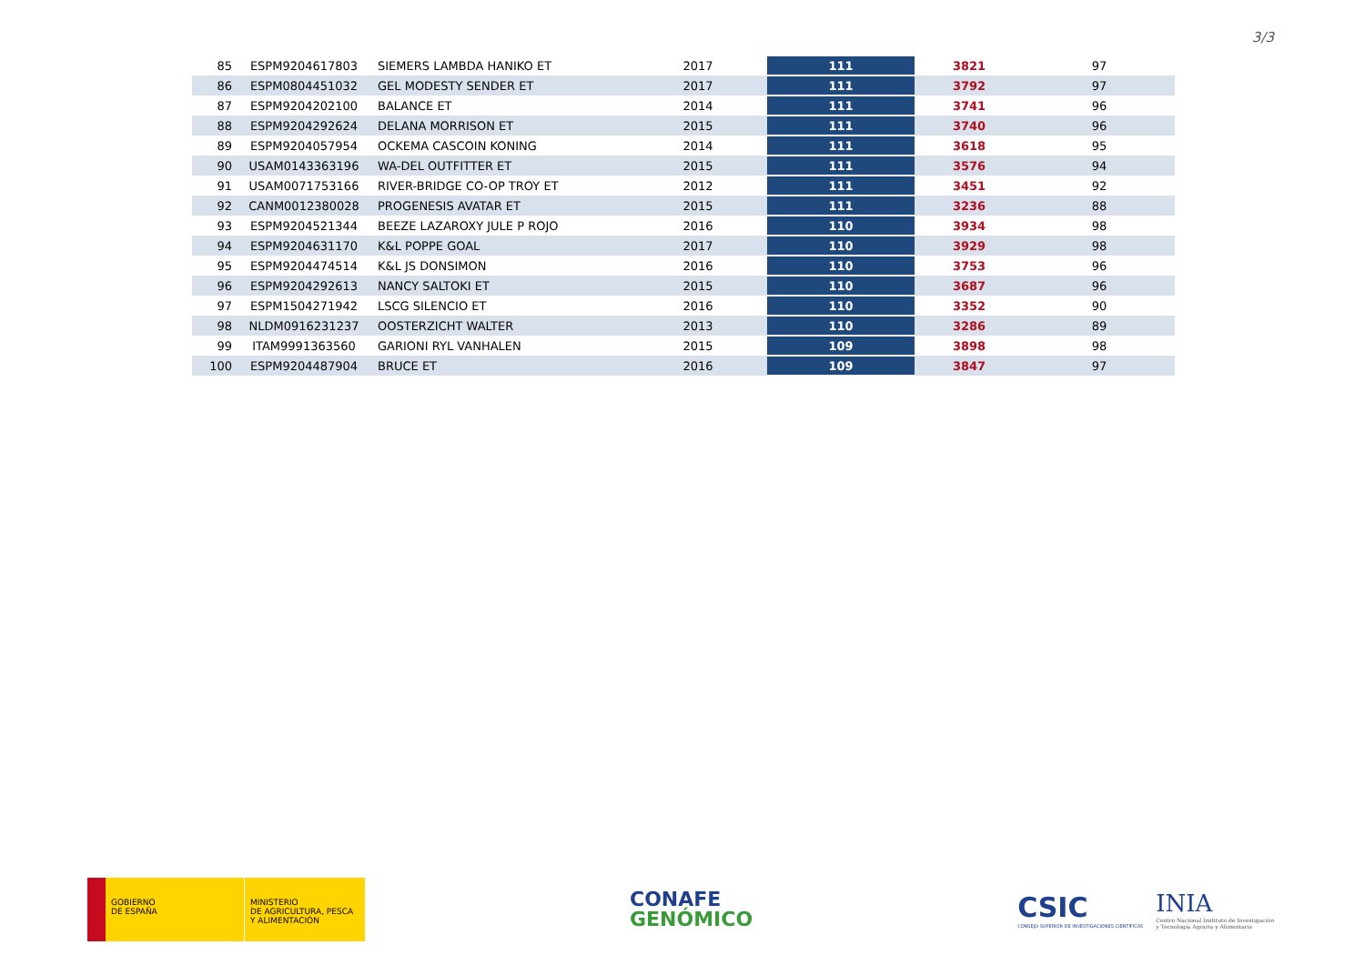3/3
| 85 | ESPM9204617803 | SIEMERS LAMBDA HANIKO ET | 2017 | 111 | 3821 | 97 |
| 86 | ESPM0804451032 | GEL MODESTY SENDER ET | 2017 | 111 | 3792 | 97 |
| 87 | ESPM9204202100 | BALANCE ET | 2014 | 111 | 3741 | 96 |
| 88 | ESPM9204292624 | DELANA MORRISON ET | 2015 | 111 | 3740 | 96 |
| 89 | ESPM9204057954 | OCKEMA CASCOIN KONING | 2014 | 111 | 3618 | 95 |
| 90 | USAM0143363196 | WA-DEL OUTFITTER ET | 2015 | 111 | 3576 | 94 |
| 91 | USAM0071753166 | RIVER-BRIDGE CO-OP TROY ET | 2012 | 111 | 3451 | 92 |
| 92 | CANM0012380028 | PROGENESIS AVATAR ET | 2015 | 111 | 3236 | 88 |
| 93 | ESPM9204521344 | BEEZE LAZAROXY JULE P ROJO | 2016 | 110 | 3934 | 98 |
| 94 | ESPM9204631170 | K&L POPPE GOAL | 2017 | 110 | 3929 | 98 |
| 95 | ESPM9204474514 | K&L JS DONSIMON | 2016 | 110 | 3753 | 96 |
| 96 | ESPM9204292613 | NANCY SALTOKI ET | 2015 | 110 | 3687 | 96 |
| 97 | ESPM1504271942 | LSCG SILENCIO ET | 2016 | 110 | 3352 | 90 |
| 98 | NLDM0916231237 | OOSTERZICHT WALTER | 2013 | 110 | 3286 | 89 |
| 99 | ITAM9991363560 | GARIONI RYL VANHALEN | 2015 | 109 | 3898 | 98 |
| 100 | ESPM9204487904 | BRUCE ET | 2016 | 109 | 3847 | 97 |
GOBIERNO
DE ESPAÑA
MINISTERIO
DE AGRICULTURA, PESCA
Y ALIMENTACIÓN
CONAFE
GENÓMICO
CSIC
CONSEJO SUPERIOR DE INVESTIGACIONES CIENTÍFICAS
INIA
Centro Nacional Instituto de Investigación
y Tecnología Agraria y Alimentaria